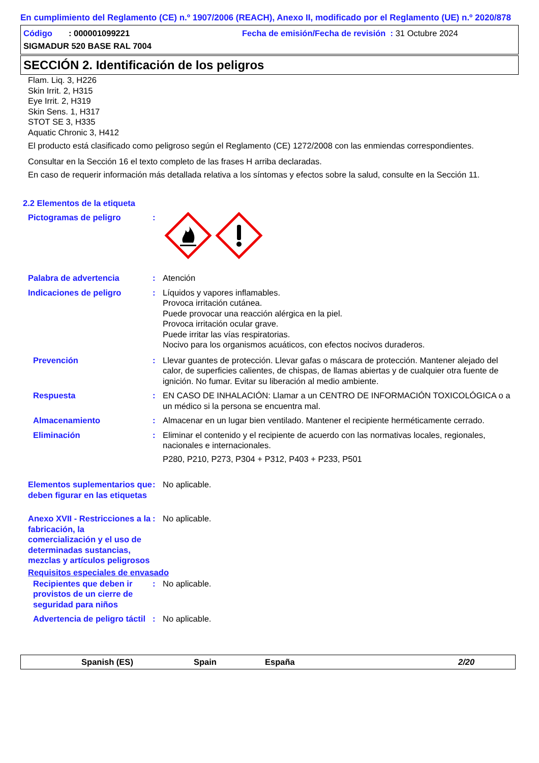En cumplimiento del Reglamento (CE) n.º 1907/2006 (REACH), Anexo II, modificado por el Reglamento (UE) n.º 2020/878
Código : 000001099221 Fecha de emisión/Fecha de revisión : 31 Octubre 2024
SIGMADUR 520 BASE RAL 7004
SECCIÓN 2. Identificación de los peligros
Flam. Liq. 3, H226
Skin Irrit. 2, H315
Eye Irrit. 2, H319
Skin Sens. 1, H317
STOT SE 3, H335
Aquatic Chronic 3, H412
El producto está clasificado como peligroso según el Reglamento (CE) 1272/2008 con las enmiendas correspondientes.
Consultar en la Sección 16 el texto completo de las frases H arriba declaradas.
En caso de requerir información más detallada relativa a los síntomas y efectos sobre la salud, consulte en la Sección 11.
2.2 Elementos de la etiqueta
Pictogramas de peligro :
Palabra de advertencia : Atención
Indicaciones de peligro : Líquidos y vapores inflamables.
Provoca irritación cutánea.
Puede provocar una reacción alérgica en la piel.
Provoca irritación ocular grave.
Puede irritar las vías respiratorias.
Nocivo para los organismos acuáticos, con efectos nocivos duraderos.
Prevención : Llevar guantes de protección. Llevar gafas o máscara de protección. Mantener alejado del calor, de superficies calientes, de chispas, de llamas abiertas y de cualquier otra fuente de ignición. No fumar. Evitar su liberación al medio ambiente.
Respuesta : EN CASO DE INHALACIÓN: Llamar a un CENTRO DE INFORMACIÓN TOXICOLÓGICA o a un médico si la persona se encuentra mal.
Almacenamiento : Almacenar en un lugar bien ventilado. Mantener el recipiente herméticamente cerrado.
Eliminación : Eliminar el contenido y el recipiente de acuerdo con las normativas locales, regionales, nacionales e internacionales.
P280, P210, P273, P304 + P312, P403 + P233, P501
Elementos suplementarios que deben figurar en las etiquetas
: No aplicable.
Anexo XVII - Restricciones a la fabricación, la comercialización y el uso de determinadas sustancias, mezclas y artículos peligrosos
: No aplicable.
Requisitos especiales de envasado
Recipientes que deben ir provistos de un cierre de seguridad para niños
: No aplicable.
Advertencia de peligro táctil
: No aplicable.
Spanish (ES) Spain España 2/20